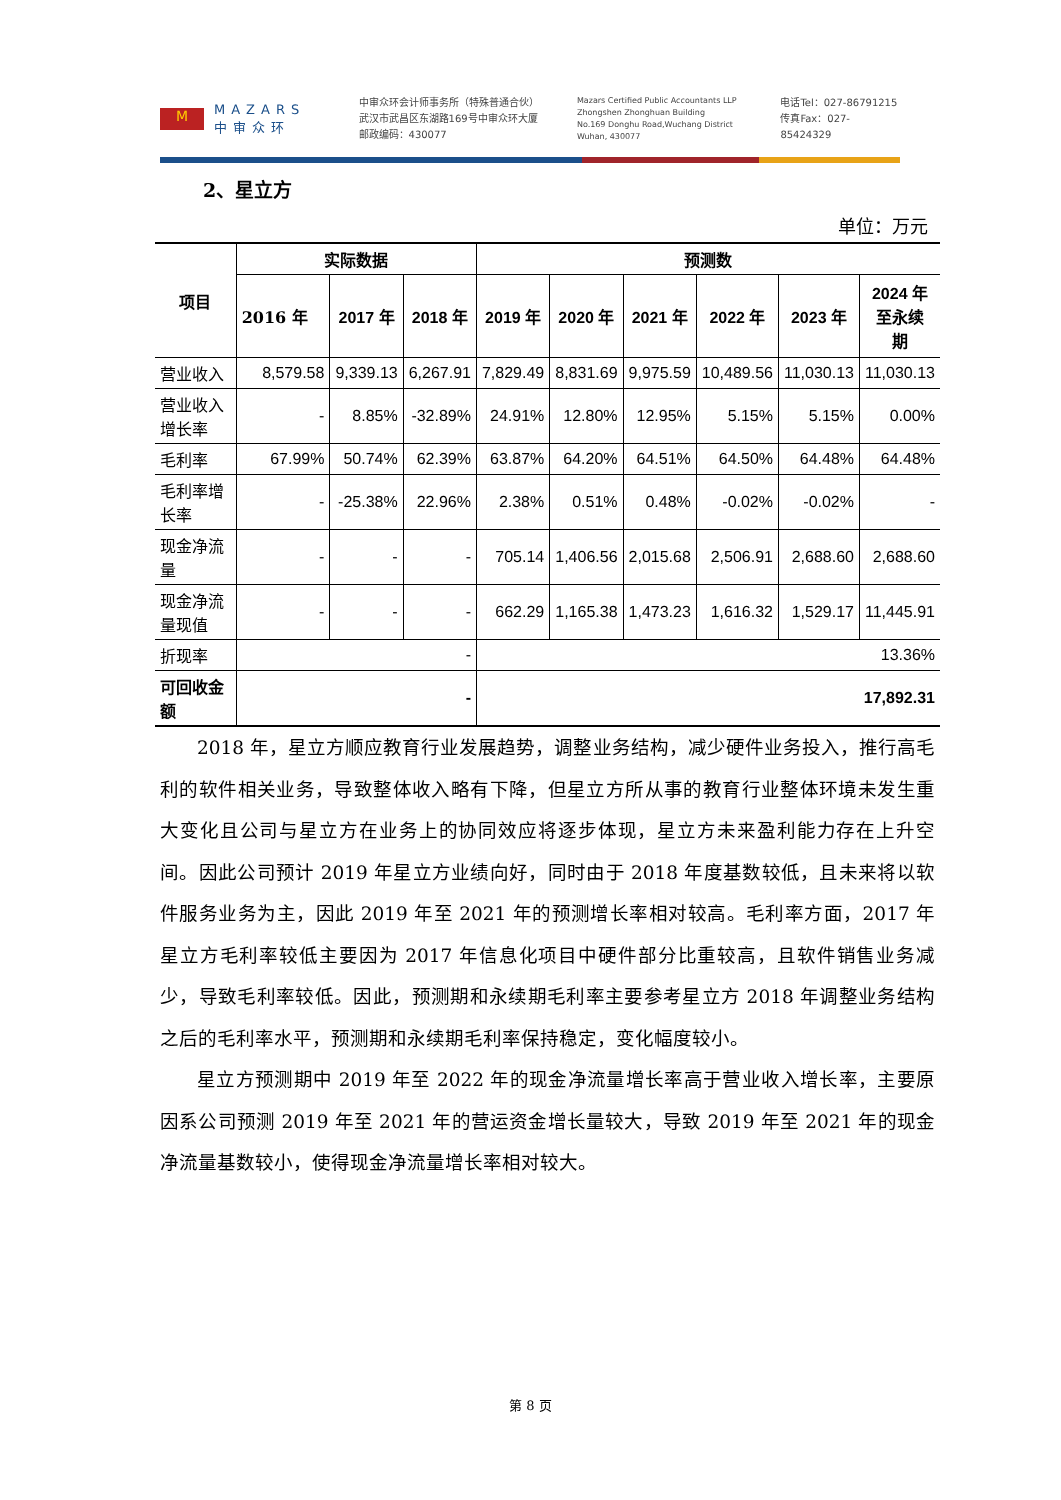M
MAZARS
中审众环
中审众环会计师事务所（特殊普通合伙）
武汉市武昌区东湖路169号中审众环大厦
邮政编码：430077
Mazars Certified Public Accountants LLP
Zhongshen Zhonghuan Building
No.169 Donghu Road,Wuchang District
Wuhan, 430077
电话Tel：027-86791215
传真Fax：027-85424329
2、星立方
单位：万元
| 项目 | 实际数据 | | | 预测数 | | | | | |
| --- | --- | --- | --- | --- | --- | --- | --- | --- | --- |
| | 2016 年 | 2017 年 | 2018 年 | 2019 年 | 2020 年 | 2021 年 | 2022 年 | 2023 年 | 2024 年 至永续 期 |
| 营业收入 | 8,579.58 | 9,339.13 | 6,267.91 | 7,829.49 | 8,831.69 | 9,975.59 | 10,489.56 | 11,030.13 | 11,030.13 |
| 营业收入增长率 | - | 8.85% | -32.89% | 24.91% | 12.80% | 12.95% | 5.15% | 5.15% | 0.00% |
| 毛利率 | 67.99% | 50.74% | 62.39% | 63.87% | 64.20% | 64.51% | 64.50% | 64.48% | 64.48% |
| 毛利率增长率 | - | -25.38% | 22.96% | 2.38% | 0.51% | 0.48% | -0.02% | -0.02% | - |
| 现金净流量 | - | - | - | 705.14 | 1,406.56 | 2,015.68 | 2,506.91 | 2,688.60 | 2,688.60 |
| 现金净流量现值 | - | - | - | 662.29 | 1,165.38 | 1,473.23 | 1,616.32 | 1,529.17 | 11,445.91 |
| 折现率 | - | | | 13.36% | | | | | |
| 可回收金额 | - | | | 17,892.31 | | | | | |
2018 年，星立方顺应教育行业发展趋势，调整业务结构，减少硬件业务投入，推行高毛利的软件相关业务，导致整体收入略有下降，但星立方所从事的教育行业整体环境未发生重大变化且公司与星立方在业务上的协同效应将逐步体现，星立方未来盈利能力存在上升空间。因此公司预计 2019 年星立方业绩向好，同时由于 2018 年度基数较低，且未来将以软件服务业务为主，因此 2019 年至 2021 年的预测增长率相对较高。毛利率方面，2017 年星立方毛利率较低主要因为 2017 年信息化项目中硬件部分比重较高，且软件销售业务减少，导致毛利率较低。因此，预测期和永续期毛利率主要参考星立方 2018 年调整业务结构之后的毛利率水平，预测期和永续期毛利率保持稳定，变化幅度较小。
星立方预测期中 2019 年至 2022 年的现金净流量增长率高于营业收入增长率，主要原因系公司预测 2019 年至 2021 年的营运资金增长量较大，导致 2019 年至 2021 年的现金净流量基数较小，使得现金净流量增长率相对较大。
第 8 页